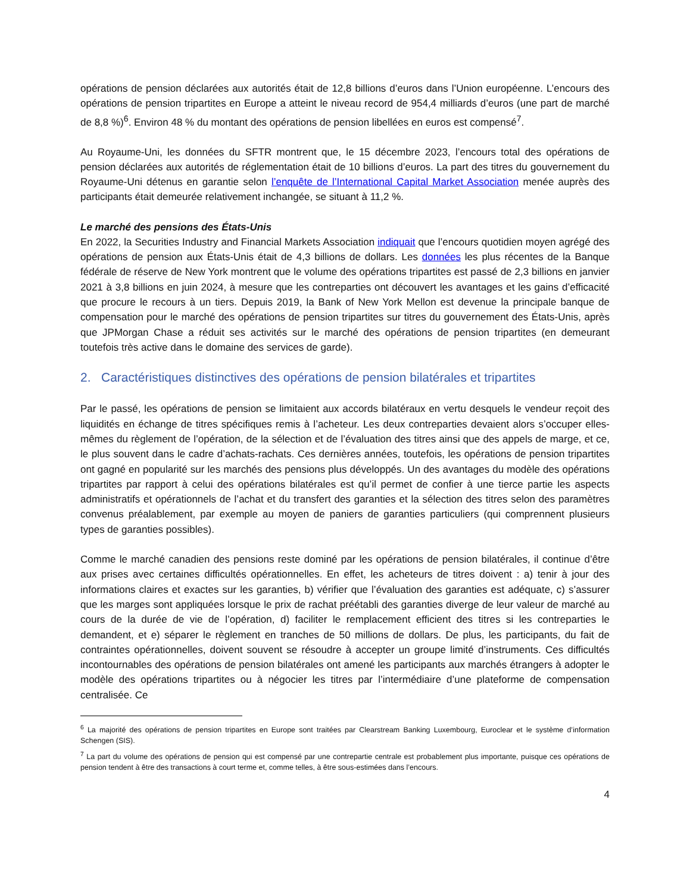opérations de pension déclarées aux autorités était de 12,8 billions d’euros dans l’Union européenne. L’encours des opérations de pension tripartites en Europe a atteint le niveau record de 954,4 milliards d’euros (une part de marché de 8,8 %)<sup>6</sup>. Environ 48 % du montant des opérations de pension libellées en euros est compensé<sup>7</sup>.
Au Royaume-Uni, les données du SFTR montrent que, le 15 décembre 2023, l’encours total des opérations de pension déclarées aux autorités de réglementation était de 10 billions d’euros. La part des titres du gouvernement du Royaume-Uni détenus en garantie selon l’enquête de l’International Capital Market Association menée auprès des participants était demeurée relativement inchangée, se situant à 11,2 %.
Le marché des pensions des États-Unis
En 2022, la Securities Industry and Financial Markets Association indiquait que l’encours quotidien moyen agrégé des opérations de pension aux États-Unis était de 4,3 billions de dollars. Les données les plus récentes de la Banque fédérale de réserve de New York montrent que le volume des opérations tripartites est passé de 2,3 billions en janvier 2021 à 3,8 billions en juin 2024, à mesure que les contreparties ont découvert les avantages et les gains d’efficacité que procure le recours à un tiers. Depuis 2019, la Bank of New York Mellon est devenue la principale banque de compensation pour le marché des opérations de pension tripartites sur titres du gouvernement des États-Unis, après que JPMorgan Chase a réduit ses activités sur le marché des opérations de pension tripartites (en demeurant toutefois très active dans le domaine des services de garde).
2. Caractéristiques distinctives des opérations de pension bilatérales et tripartites
Par le passé, les opérations de pension se limitaient aux accords bilatéraux en vertu desquels le vendeur reçoit des liquidités en échange de titres spécifiques remis à l’acheteur. Les deux contreparties devaient alors s’occuper elles-mêmes du règlement de l’opération, de la sélection et de l’évaluation des titres ainsi que des appels de marge, et ce, le plus souvent dans le cadre d’achats-rachats. Ces dernières années, toutefois, les opérations de pension tripartites ont gagné en popularité sur les marchés des pensions plus développés. Un des avantages du modèle des opérations tripartites par rapport à celui des opérations bilatérales est qu’il permet de confier à une tierce partie les aspects administratifs et opérationnels de l’achat et du transfert des garanties et la sélection des titres selon des paramètres convenus préalablement, par exemple au moyen de paniers de garanties particuliers (qui comprennent plusieurs types de garanties possibles).
Comme le marché canadien des pensions reste dominé par les opérations de pension bilatérales, il continue d’être aux prises avec certaines difficultés opérationnelles. En effet, les acheteurs de titres doivent : a) tenir à jour des informations claires et exactes sur les garanties, b) vérifier que l’évaluation des garanties est adéquate, c) s’assurer que les marges sont appliquées lorsque le prix de rachat préétabli des garanties diverge de leur valeur de marché au cours de la durée de vie de l’opération, d) faciliter le remplacement efficient des titres si les contreparties le demandent, et e) séparer le règlement en tranches de 50 millions de dollars. De plus, les participants, du fait de contraintes opérationnelles, doivent souvent se résoudre à accepter un groupe limité d’instruments. Ces difficultés incontournables des opérations de pension bilatérales ont amené les participants aux marchés étrangers à adopter le modèle des opérations tripartites ou à négocier les titres par l’intermédiaire d’une plateforme de compensation centralisée. Ce
<sup>6</sup> La majorité des opérations de pension tripartites en Europe sont traitées par Clearstream Banking Luxembourg, Euroclear et le système d’information Schengen (SIS).
<sup>7</sup> La part du volume des opérations de pension qui est compensé par une contrepartie centrale est probablement plus importante, puisque ces opérations de pension tendent à être des transactions à court terme et, comme telles, à être sous-estimées dans l’encours.
4